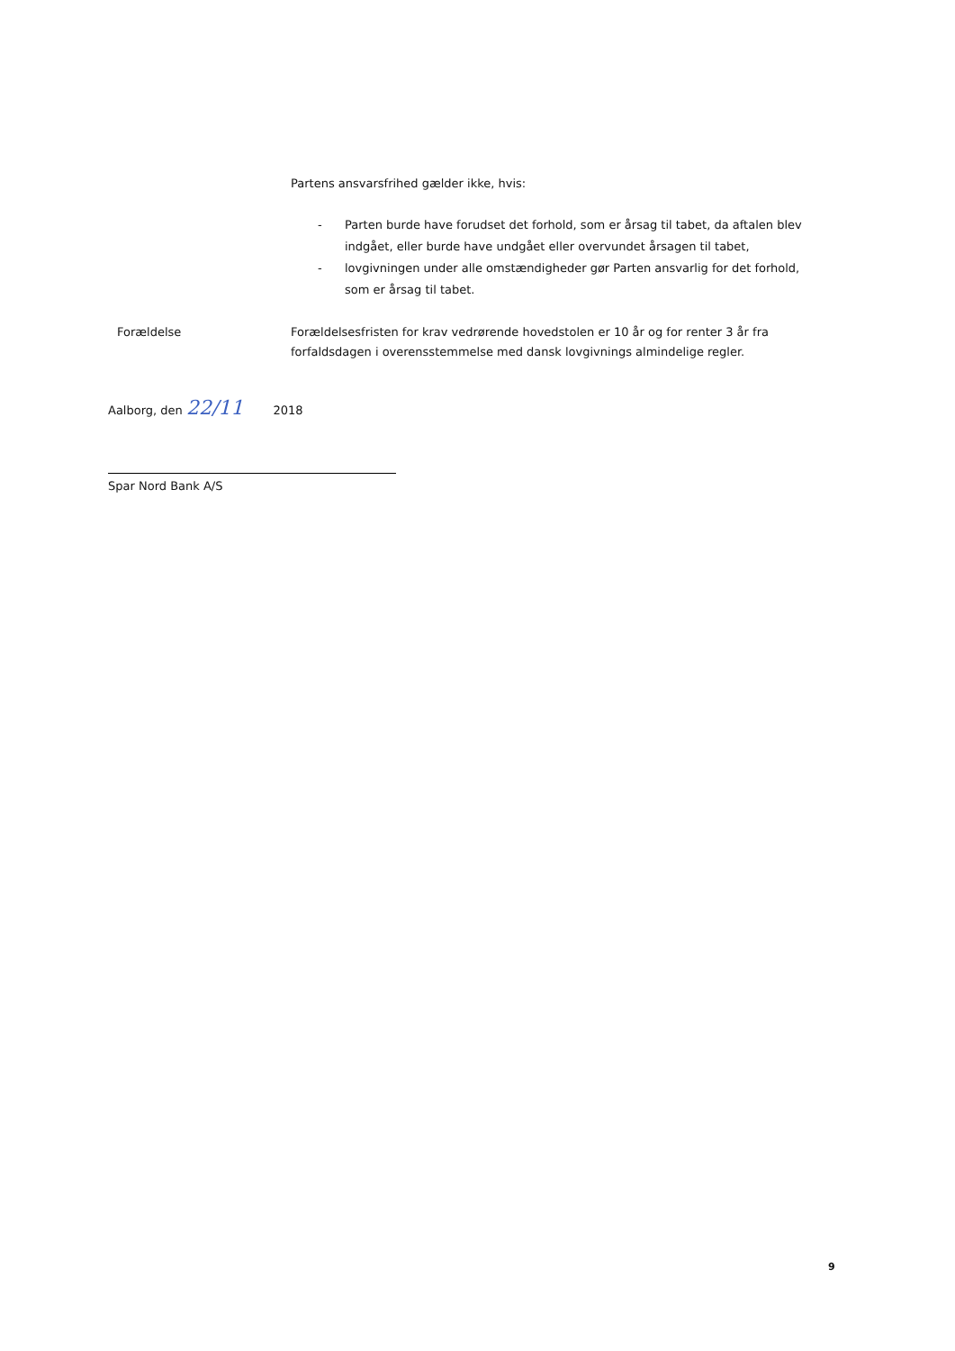Partens ansvarsfrihed gælder ikke, hvis:
- Parten burde have forudset det forhold, som er årsag til tabet, da aftalen blev indgået, eller burde have undgået eller overvundet årsagen til tabet,
- lovgivningen under alle omstændigheder gør Parten ansvarlig for det forhold, som er årsag til tabet.
Forældelse Forældelsesfristen for krav vedrørende hovedstolen er 10 år og for renter 3 år fra forfaldsdagen i overensstemmelse med dansk lovgivnings almindelige regler.
Aalborg, den 22/11 2018
Spar Nord Bank A/S
9